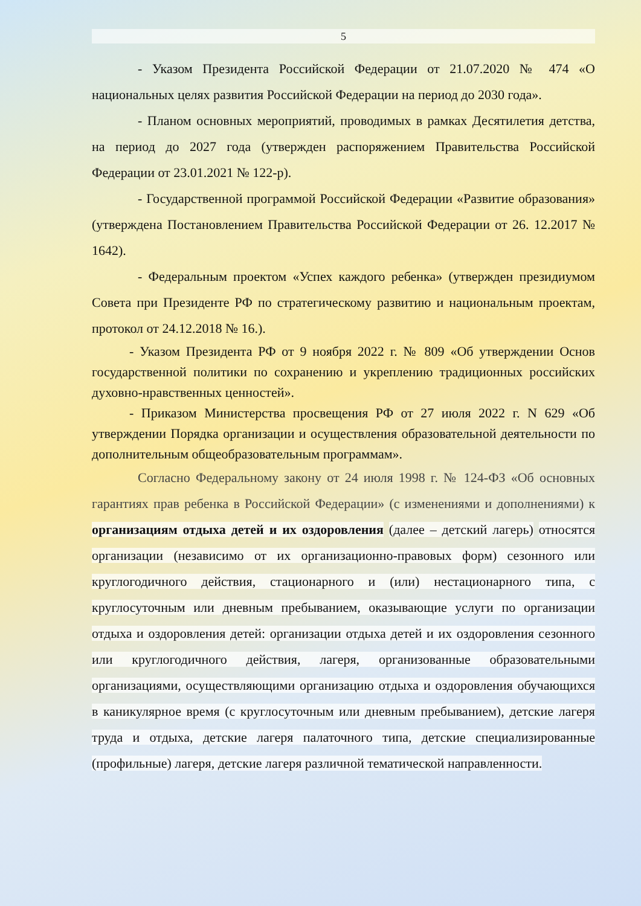5
- Указом Президента Российской Федерации от 21.07.2020 № 474 «О национальных целях развития Российской Федерации на период до 2030 года».
- Планом основных мероприятий, проводимых в рамках Десятилетия детства, на период до 2027 года (утвержден распоряжением Правительства Российской Федерации от 23.01.2021 № 122-р).
- Государственной программой Российской Федерации «Развитие образования» (утверждена Постановлением Правительства Российской Федерации от 26. 12.2017 № 1642).
- Федеральным проектом «Успех каждого ребенка» (утвержден президиумом Совета при Президенте РФ по стратегическому развитию и национальным проектам, протокол от 24.12.2018 № 16.).
- Указом Президента РФ от 9 ноября 2022 г. № 809 «Об утверждении Основ государственной политики по сохранению и укреплению традиционных российских духовно-нравственных ценностей».
- Приказом Министерства просвещения РФ от 27 июля 2022 г. N 629 «Об утверждении Порядка организации и осуществления образовательной деятельности по дополнительным общеобразовательным программам».
Согласно Федеральному закону от 24 июля 1998 г. № 124-ФЗ «Об основных гарантиях прав ребенка в Российской Федерации» (с изменениями и дополнениями) к организациям отдыха детей и их оздоровления (далее – детский лагерь) относятся организации (независимо от их организационно-правовых форм) сезонного или круглогодичного действия, стационарного и (или) нестационарного типа, с круглосуточным или дневным пребыванием, оказывающие услуги по организации отдыха и оздоровления детей: организации отдыха детей и их оздоровления сезонного или круглогодичного действия, лагеря, организованные образовательными организациями, осуществляющими организацию отдыха и оздоровления обучающихся в каникулярное время (с круглосуточным или дневным пребыванием), детские лагеря труда и отдыха, детские лагеря палаточного типа, детские специализированные (профильные) лагеря, детские лагеря различной тематической направленности.